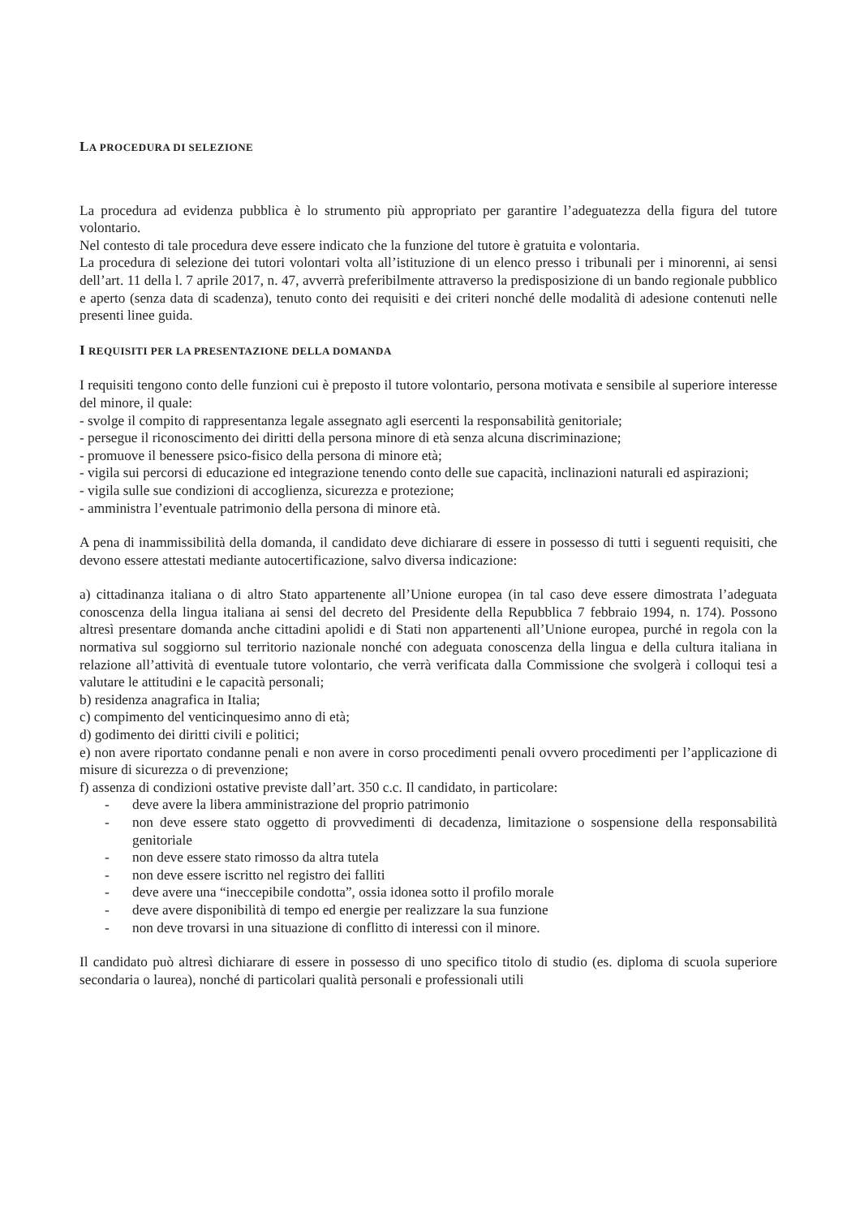LA PROCEDURA DI SELEZIONE
La procedura ad evidenza pubblica è lo strumento più appropriato per garantire l’adeguatezza della figura del tutore volontario.
Nel contesto di tale procedura deve essere indicato che la funzione del tutore è gratuita e volontaria.
La procedura di selezione dei tutori volontari volta all’istituzione di un elenco presso i tribunali per i minorenni, ai sensi dell’art. 11 della l. 7 aprile 2017, n. 47, avverrà preferibilmente attraverso la predisposizione di un bando regionale pubblico e aperto (senza data di scadenza), tenuto conto dei requisiti e dei criteri nonché delle modalità di adesione contenuti nelle presenti linee guida.
I REQUISITI PER LA PRESENTAZIONE DELLA DOMANDA
I requisiti tengono conto delle funzioni cui è preposto il tutore volontario, persona motivata e sensibile al superiore interesse del minore, il quale:
- svolge il compito di rappresentanza legale assegnato agli esercenti la responsabilità genitoriale;
- persegue il riconoscimento dei diritti della persona minore di età senza alcuna discriminazione;
- promuove il benessere psico-fisico della persona di minore età;
- vigila sui percorsi di educazione ed integrazione tenendo conto delle sue capacità, inclinazioni naturali ed aspirazioni;
- vigila sulle sue condizioni di accoglienza, sicurezza e protezione;
- amministra l’eventuale patrimonio della persona di minore età.
A pena di inammissibilità della domanda, il candidato deve dichiarare di essere in possesso di tutti i seguenti requisiti, che devono essere attestati mediante autocertificazione, salvo diversa indicazione:
a) cittadinanza italiana o di altro Stato appartenente all’Unione europea (in tal caso deve essere dimostrata l’adeguata conoscenza della lingua italiana ai sensi del decreto del Presidente della Repubblica 7 febbraio 1994, n. 174). Possono altresì presentare domanda anche cittadini apolidi e di Stati non appartenenti all’Unione europea, purché in regola con la normativa sul soggiorno sul territorio nazionale nonché con adeguata conoscenza della lingua e della cultura italiana in relazione all’attività di eventuale tutore volontario, che verrà verificata dalla Commissione che svolgerà i colloqui tesi a valutare le attitudini e le capacità personali;
b) residenza anagrafica in Italia;
c) compimento del venticinquesimo anno di età;
d) godimento dei diritti civili e politici;
e) non avere riportato condanne penali e non avere in corso procedimenti penali ovvero procedimenti per l’applicazione di misure di sicurezza o di prevenzione;
f) assenza di condizioni ostative previste dall’art. 350 c.c. Il candidato, in particolare:
- deve avere la libera amministrazione del proprio patrimonio
- non deve essere stato oggetto di provvedimenti di decadenza, limitazione o sospensione della responsabilità genitoriale
- non deve essere stato rimosso da altra tutela
- non deve essere iscritto nel registro dei falliti
- deve avere una “ineccepibile condotta”, ossia idonea sotto il profilo morale
- deve avere disponibilità di tempo ed energie per realizzare la sua funzione
- non deve trovarsi in una situazione di conflitto di interessi con il minore.
Il candidato può altresì dichiarare di essere in possesso di uno specifico titolo di studio (es. diploma di scuola superiore secondaria o laurea), nonché di particolari qualità personali e professionali utili